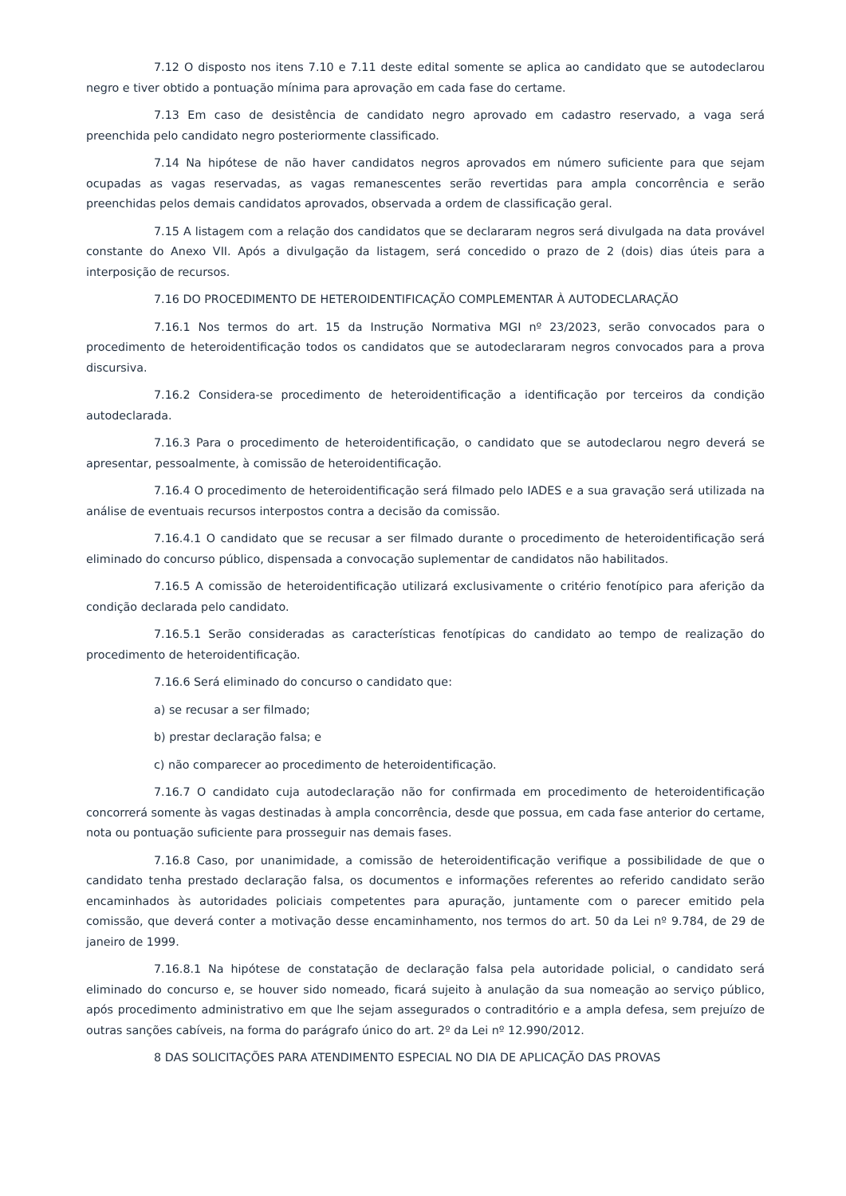7.12 O disposto nos itens 7.10 e 7.11 deste edital somente se aplica ao candidato que se autodeclarou negro e tiver obtido a pontuação mínima para aprovação em cada fase do certame.
7.13 Em caso de desistência de candidato negro aprovado em cadastro reservado, a vaga será preenchida pelo candidato negro posteriormente classificado.
7.14 Na hipótese de não haver candidatos negros aprovados em número suficiente para que sejam ocupadas as vagas reservadas, as vagas remanescentes serão revertidas para ampla concorrência e serão preenchidas pelos demais candidatos aprovados, observada a ordem de classificação geral.
7.15 A listagem com a relação dos candidatos que se declararam negros será divulgada na data provável constante do Anexo VII. Após a divulgação da listagem, será concedido o prazo de 2 (dois) dias úteis para a interposição de recursos.
7.16 DO PROCEDIMENTO DE HETEROIDENTIFICAÇÃO COMPLEMENTAR À AUTODECLARAÇÃO
7.16.1 Nos termos do art. 15 da Instrução Normativa MGI nº 23/2023, serão convocados para o procedimento de heteroidentificação todos os candidatos que se autodeclararam negros convocados para a prova discursiva.
7.16.2 Considera-se procedimento de heteroidentificação a identificação por terceiros da condição autodeclarada.
7.16.3 Para o procedimento de heteroidentificação, o candidato que se autodeclarou negro deverá se apresentar, pessoalmente, à comissão de heteroidentificação.
7.16.4 O procedimento de heteroidentificação será filmado pelo IADES e a sua gravação será utilizada na análise de eventuais recursos interpostos contra a decisão da comissão.
7.16.4.1 O candidato que se recusar a ser filmado durante o procedimento de heteroidentificação será eliminado do concurso público, dispensada a convocação suplementar de candidatos não habilitados.
7.16.5 A comissão de heteroidentificação utilizará exclusivamente o critério fenotípico para aferição da condição declarada pelo candidato.
7.16.5.1 Serão consideradas as características fenotípicas do candidato ao tempo de realização do procedimento de heteroidentificação.
7.16.6 Será eliminado do concurso o candidato que:
a) se recusar a ser filmado;
b) prestar declaração falsa; e
c) não comparecer ao procedimento de heteroidentificação.
7.16.7 O candidato cuja autodeclaração não for confirmada em procedimento de heteroidentificação concorrerá somente às vagas destinadas à ampla concorrência, desde que possua, em cada fase anterior do certame, nota ou pontuação suficiente para prosseguir nas demais fases.
7.16.8 Caso, por unanimidade, a comissão de heteroidentificação verifique a possibilidade de que o candidato tenha prestado declaração falsa, os documentos e informações referentes ao referido candidato serão encaminhados às autoridades policiais competentes para apuração, juntamente com o parecer emitido pela comissão, que deverá conter a motivação desse encaminhamento, nos termos do art. 50 da Lei nº 9.784, de 29 de janeiro de 1999.
7.16.8.1 Na hipótese de constatação de declaração falsa pela autoridade policial, o candidato será eliminado do concurso e, se houver sido nomeado, ficará sujeito à anulação da sua nomeação ao serviço público, após procedimento administrativo em que lhe sejam assegurados o contraditório e a ampla defesa, sem prejuízo de outras sanções cabíveis, na forma do parágrafo único do art. 2º da Lei nº 12.990/2012.
8 DAS SOLICITAÇÕES PARA ATENDIMENTO ESPECIAL NO DIA DE APLICAÇÃO DAS PROVAS